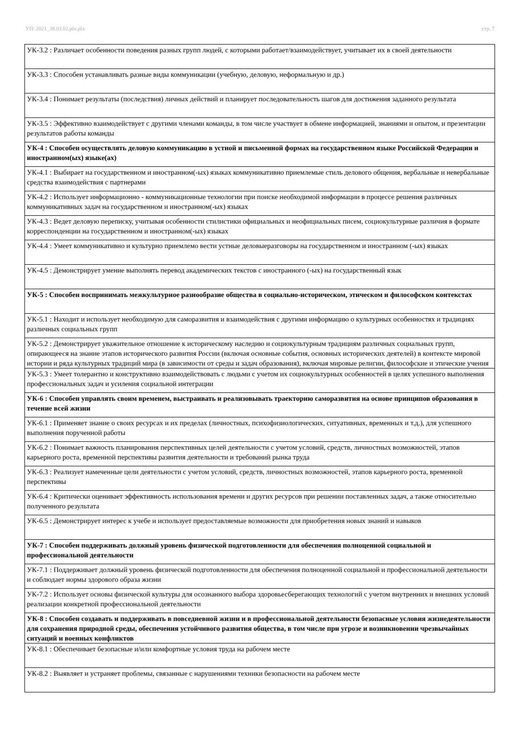УП: 2021_38.03.02.plx.plx стр. 7
| УК-3.2 : Различает особенности поведения разных групп людей, с которыми работает/взаимодействует, учитывает их в своей деятельности |
| УК-3.3 : Способен устанавливать разные виды коммуникации (учебную, деловую, неформальную и др.) |
| УК-3.4 : Понимает результаты (последствия) личных действий и планирует последовательность шагов для достижения заданного результата |
| УК-3.5 : Эффективно взаимодействует с другими членами команды, в том числе участвует в обмене информацией, знаниями и опытом, и презентации результатов работы команды |
| УК-4 : Способен осуществлять деловую коммуникацию в устной и письменной формах на государственном языке Российской Федерации и иностранном(ых) языке(ах) |
| УК-4.1 : Выбирает на государственном и иностранном(-ых) языках коммуникативно приемлемые стиль делового общения, вербальные и невербальные средства взаимодействия с партнерами |
| УК-4.2 : Использует информационно - коммуникационные технологии при поиске необходимой информации в процессе решения различных коммуникативных задач на государственном и иностранном(-ых) языках |
| УК-4.3 : Ведет деловую переписку, учитывая особенности стилистики официальных и неофициальных писем, социокультурные различия в формате корреспонденции на государственном и иностранном(-ых) языках |
| УК-4.4 : Умеет коммуникативно и культурно приемлемо вести устные деловыеразговоры на государственном и иностранном (-ых) языках |
| УК-4.5 : Демонстрирует умение выполнять перевод академических текстов с иностранного (-ых) на государственный язык |
| УК-5 : Способен воспринимать межкультурное разнообразие общества в социально-историческом, этическом и философском контекстах |
| УК-5.1 : Находит и использует необходимую для саморазвития и взаимодействия с другими информацию о культурных особенностях и традициях различных социальных групп |
| УК-5.2 : Демонстрирует уважительное отношение к историческому наследию и социокультурным традициям различных социальных групп, опирающееся на знание этапов исторического развития России (включая основные события, основных исторических деятелей) в контексте мировой истории и ряда культурных традиций мира (в зависимости от среды и задач образования), включая мировые религии, философские и этические учения |
| УК-5.3 : Умеет толерантно и конструктивно взаимодействовать с людьми с учетом их социокультурных особенностей в целях успешного выполнения профессиональных задач и усиления социальной интеграции |
| УК-6 : Способен управлять своим временем, выстраивать и реализовывать траекторию саморазвития на основе принципов образования в течение всей жизни |
| УК-6.1 : Применяет знание о своих ресурсах и их пределах (личностных, психофизиологических, ситуативных, временных и т.д.), для успешного выполнения порученной работы |
| УК-6.2 : Понимает важность планирования перспективных целей деятельности с учетом условий, средств, личностных возможностей, этапов карьерного роста, временной перспективы развития деятельности и требований рынка труда |
| УК-6.3 : Реализует намеченные цели деятельности с учетом условий, средств, личностных возможностей, этапов карьерного роста, временной перспективы |
| УК-6.4 : Критически оценивает эффективность использования времени и других ресурсов при решении поставленных задач, а также относительно полученного результата |
| УК-6.5 : Демонстрирует интерес к учебе и использует предоставляемые возможности для приобретения новых знаний и навыков |
| УК-7 : Способен поддерживать должный уровень физической подготовленности для обеспечения полноценной социальной и профессиональной деятельности |
| УК-7.1 : Поддерживает должный уровень физической подготовленности для обеспечения полноценной социальной и профессиональной деятельности и соблюдает нормы здорового образа жизни |
| УК-7.2 : Использует основы физической культуры для осознанного выбора здоровьесберегающих технологий с учетом внутренних и внешних условий реализации конкретной профессиональной деятельности |
| УК-8 : Способен создавать и поддерживать в повседневной жизни и в профессиональной деятельности безопасные условия жизнедеятельности для сохранения природной среды, обеспечения устойчивого развития общества, в том числе при угрозе и возникновении чрезвычайных ситуаций и военных конфликтов |
| УК-8.1 : Обеспечивает безопасные и/или комфортные условия труда на рабочем месте |
| УК-8.2 : Выявляет и устраняет проблемы, связанные с нарушениями техники безопасности на рабочем месте |